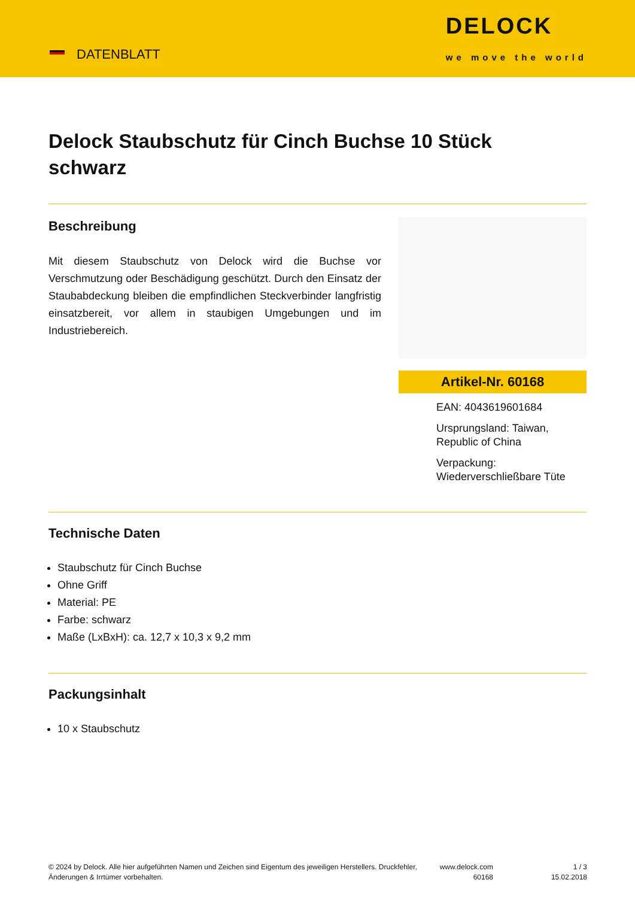DATENBLATT
DELOCK
we move the world
Delock Staubschutz für Cinch Buchse 10 Stück schwarz
Beschreibung
Mit diesem Staubschutz von Delock wird die Buchse vor Verschmutzung oder Beschädigung geschützt. Durch den Einsatz der Staubabdeckung bleiben die empfindlichen Steckverbinder langfristig einsatzbereit, vor allem in staubigen Umgebungen und im Industriebereich.
Artikel-Nr. 60168
EAN: 4043619601684
Ursprungsland: Taiwan, Republic of China
Verpackung: Wiederverschließbare Tüte
Technische Daten
Staubschutz für Cinch Buchse
Ohne Griff
Material: PE
Farbe: schwarz
Maße (LxBxH): ca. 12,7 x 10,3 x 9,2 mm
Packungsinhalt
10 x Staubschutz
© 2024 by Delock. Alle hier aufgeführten Namen und Zeichen sind Eigentum des jeweiligen Herstellers. Druckfehler, Änderungen & Irrtümer vorbehalten.
www.delock.com 60168
1 / 3
15.02.2018